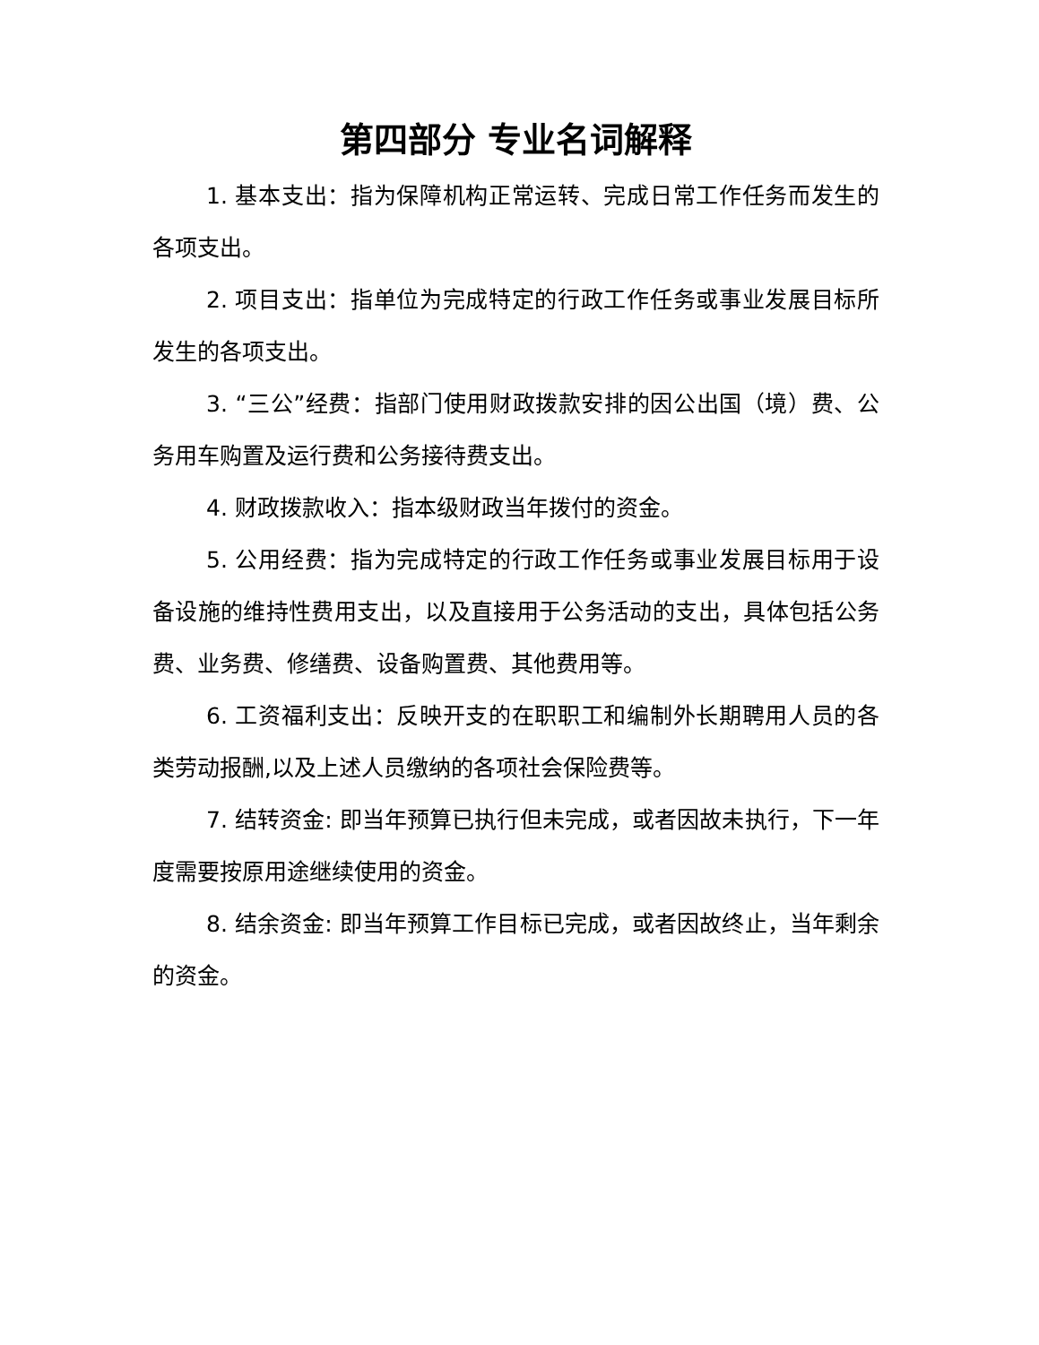第四部分 专业名词解释
1. 基本支出：指为保障机构正常运转、完成日常工作任务而发生的各项支出。
2. 项目支出：指单位为完成特定的行政工作任务或事业发展目标所发生的各项支出。
3. “三公”经费：指部门使用财政拨款安排的因公出国（境）费、公务用车购置及运行费和公务接待费支出。
4. 财政拨款收入：指本级财政当年拨付的资金。
5. 公用经费：指为完成特定的行政工作任务或事业发展目标用于设备设施的维持性费用支出，以及直接用于公务活动的支出，具体包括公务费、业务费、修缮费、设备购置费、其他费用等。
6. 工资福利支出：反映开支的在职职工和编制外长期聘用人员的各类劳动报酬,以及上述人员缴纳的各项社会保险费等。
7. 结转资金: 即当年预算已执行但未完成，或者因故未执行，下一年度需要按原用途继续使用的资金。
8. 结余资金: 即当年预算工作目标已完成，或者因故终止，当年剩余的资金。